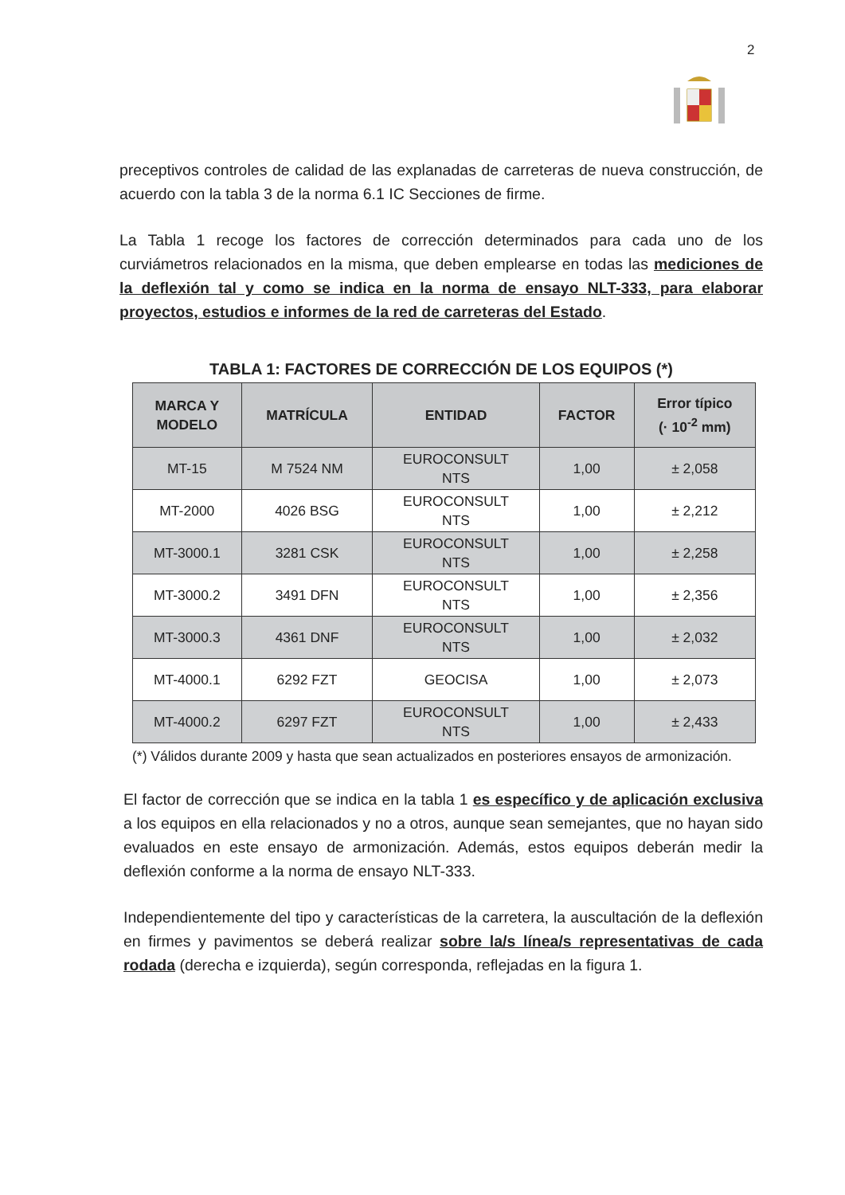2
preceptivos controles de calidad de las explanadas de carreteras de nueva construcción, de acuerdo con la tabla 3 de la norma 6.1 IC Secciones de firme.
La Tabla 1 recoge los factores de corrección determinados para cada uno de los curviámetros relacionados en la misma, que deben emplearse en todas las mediciones de la deflexión tal y como se indica en la norma de ensayo NLT-333, para elaborar proyectos, estudios e informes de la red de carreteras del Estado.
TABLA 1: FACTORES DE CORRECCIÓN DE LOS EQUIPOS (*)
| MARCA Y MODELO | MATRÍCULA | ENTIDAD | FACTOR | Error típico (· 10<sup>-2</sup> mm) |
| --- | --- | --- | --- | --- |
| MT-15 | M 7524 NM | EUROCONSULT NTS | 1,00 | ± 2,058 |
| MT-2000 | 4026 BSG | EUROCONSULT NTS | 1,00 | ± 2,212 |
| MT-3000.1 | 3281 CSK | EUROCONSULT NTS | 1,00 | ± 2,258 |
| MT-3000.2 | 3491 DFN | EUROCONSULT NTS | 1,00 | ± 2,356 |
| MT-3000.3 | 4361 DNF | EUROCONSULT NTS | 1,00 | ± 2,032 |
| MT-4000.1 | 6292 FZT | GEOCISA | 1,00 | ± 2,073 |
| MT-4000.2 | 6297 FZT | EUROCONSULT NTS | 1,00 | ± 2,433 |
(*) Válidos durante 2009 y hasta que sean actualizados en posteriores ensayos de armonización.
El factor de corrección que se indica en la tabla 1 es específico y de aplicación exclusiva a los equipos en ella relacionados y no a otros, aunque sean semejantes, que no hayan sido evaluados en este ensayo de armonización. Además, estos equipos deberán medir la deflexión conforme a la norma de ensayo NLT-333.
Independientemente del tipo y características de la carretera, la auscultación de la deflexión en firmes y pavimentos se deberá realizar sobre la/s línea/s representativas de cada rodada (derecha e izquierda), según corresponda, reflejadas en la figura 1.